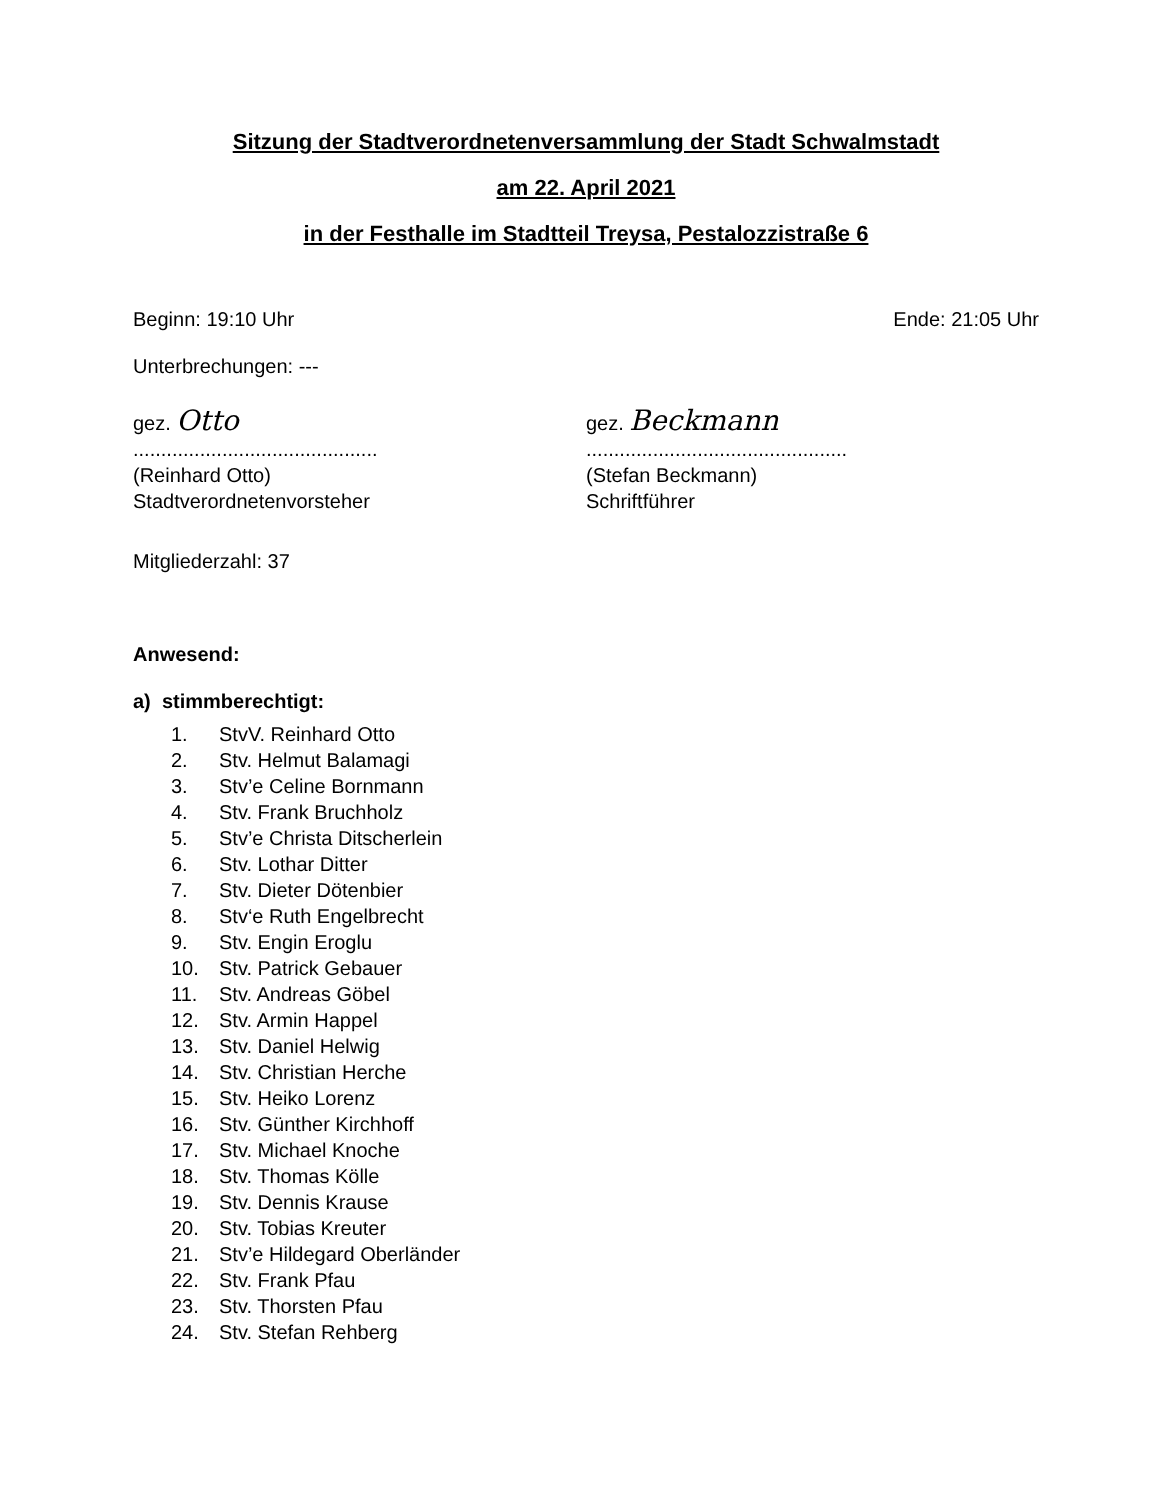Sitzung der Stadtverordnetenversammlung der Stadt Schwalmstadt
am 22. April 2021
in der Festhalle im Stadtteil Treysa, Pestalozzistraße 6
Beginn: 19:10 Uhr Ende: 21:05 Uhr
Unterbrechungen: ---
gez. Otto
............................................
(Reinhard Otto)
Stadtverordnetenvorsteher
gez. Beckmann
...............................................
(Stefan Beckmann)
Schriftführer
Mitgliederzahl: 37
Anwesend:
a) stimmberechtigt:
1. StvV. Reinhard Otto
2. Stv. Helmut Balamagi
3. Stv’e Celine Bornmann
4. Stv. Frank Bruchholz
5. Stv’e Christa Ditscherlein
6. Stv. Lothar Ditter
7. Stv. Dieter Dötenbier
8. Stv‘e Ruth Engelbrecht
9. Stv. Engin Eroglu
10. Stv. Patrick Gebauer
11. Stv. Andreas Göbel
12. Stv. Armin Happel
13. Stv. Daniel Helwig
14. Stv. Christian Herche
15. Stv. Heiko Lorenz
16. Stv. Günther Kirchhoff
17. Stv. Michael Knoche
18. Stv. Thomas Kölle
19. Stv. Dennis Krause
20. Stv. Tobias Kreuter
21. Stv’e Hildegard Oberländer
22. Stv. Frank Pfau
23. Stv. Thorsten Pfau
24. Stv. Stefan Rehberg